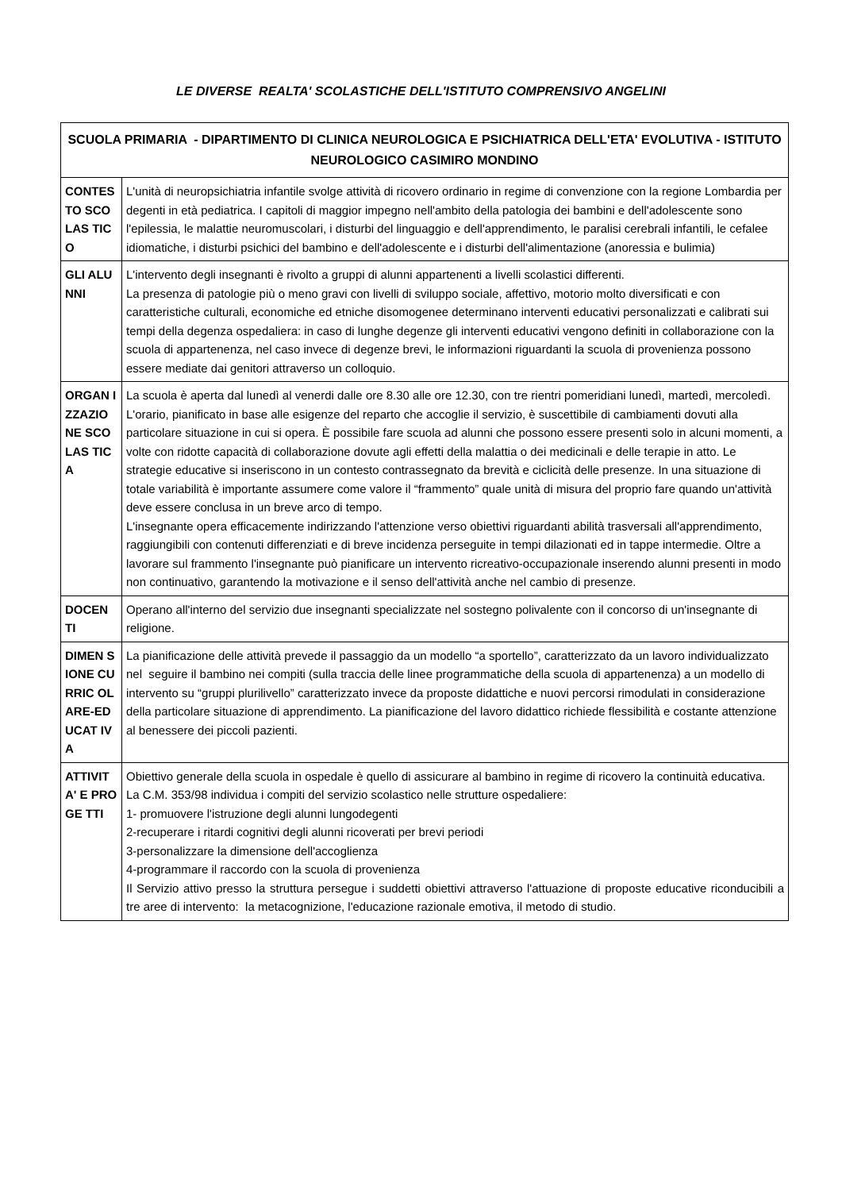LE DIVERSE REALTA' SCOLASTICHE DELL'ISTITUTO COMPRENSIVO ANGELINI
| SCUOLA PRIMARIA - DIPARTIMENTO DI CLINICA NEUROLOGICA E PSICHIATRICA DELL'ETA' EVOLUTIVA - ISTITUTO NEUROLOGICO CASIMIRO MONDINO | |
| --- | --- |
| CONTES TO SCOLAS TICO | L'unità di neuropsichiatria infantile svolge attività di ricovero ordinario in regime di convenzione con la regione Lombardia per degenti in età pediatrica. I capitoli di maggior impegno nell'ambito della patologia dei bambini e dell'adolescente sono l'epilessia, le malattie neuromuscolari, i disturbi del linguaggio e dell'apprendimento, le paralisi cerebrali infantili, le cefalee idiomatiche, i disturbi psichici del bambino e dell'adolescente e i disturbi dell'alimentazione (anoressia e bulimia) |
| GLI ALUNNI | L'intervento degli insegnanti è rivolto a gruppi di alunni appartenenti a livelli scolastici differenti. La presenza di patologie più o meno gravi con livelli di sviluppo sociale, affettivo, motorio molto diversificati e con caratteristiche culturali, economiche ed etniche disomogenee determinano interventi educativi personalizzati e calibrati sui tempi della degenza ospedaliera: in caso di lunghe degenze gli interventi educativi vengono definiti in collaborazione con la scuola di appartenenza, nel caso invece di degenze brevi, le informazioni riguardanti la scuola di provenienza possono essere mediate dai genitori attraverso un colloquio. |
| ORGAN IZZAZIO NE SCOLAS TICA | La scuola è aperta dal lunedì al venerdi dalle ore 8.30 alle ore 12.30, con tre rientri pomeridiani lunedì, martedì, mercoledì. L'orario, pianificato in base alle esigenze del reparto che accoglie il servizio, è suscettibile di cambiamenti dovuti alla particolare situazione in cui si opera. È possibile fare scuola ad alunni che possono essere presenti solo in alcuni momenti, a volte con ridotte capacità di collaborazione dovute agli effetti della malattia o dei medicinali e delle terapie in atto. Le strategie educative si inseriscono in un contesto contrassegnato da brevità e ciclicità delle presenze. In una situazione di totale variabilità è importante assumere come valore il “frammento” quale unità di misura del proprio fare quando un'attività deve essere conclusa in un breve arco di tempo. L'insegnante opera efficacemente indirizzando l'attenzione verso obiettivi riguardanti abilità trasversali all'apprendimento, raggiungibili con contenuti differenziati e di breve incidenza perseguite in tempi dilazionati ed in tappe intermedie. Oltre a lavorare sul frammento l'insegnante può pianificare un intervento ricreativo-occupazionale inserendo alunni presenti in modo non continuativo, garantendo la motivazione e il senso dell'attività anche nel cambio di presenze. |
| DOCEN TI | Operano all'interno del servizio due insegnanti specializzate nel sostegno polivalente con il concorso di un'insegnante di religione. |
| DIMEN SIONE CURRIC OLARE-EDUCAT IVA | La pianificazione delle attività prevede il passaggio da un modello “a sportello”, caratterizzato da un lavoro individualizzato nel seguire il bambino nei compiti (sulla traccia delle linee programmatiche della scuola di appartenenza) a un modello di intervento su “gruppi plurilivello” caratterizzato invece da proposte didattiche e nuovi percorsi rimodulati in considerazione della particolare situazione di apprendimento. La pianificazione del lavoro didattico richiede flessibilità e costante attenzione al benessere dei piccoli pazienti. |
| ATTIVIT A' E PROGE TTI | Obiettivo generale della scuola in ospedale è quello di assicurare al bambino in regime di ricovero la continuità educativa. La C.M. 353/98 individua i compiti del servizio scolastico nelle strutture ospedaliere: 1- promuovere l'istruzione degli alunni lungodegenti 2-recuperare i ritardi cognitivi degli alunni ricoverati per brevi periodi 3-personalizzare la dimensione dell'accoglienza 4-programmare il raccordo con la scuola di provenienza Il Servizio attivo presso la struttura persegue i suddetti obiettivi attraverso l'attuazione di proposte educative riconducibili a tre aree di intervento: la metacognizione, l'educazione razionale emotiva, il metodo di studio. |